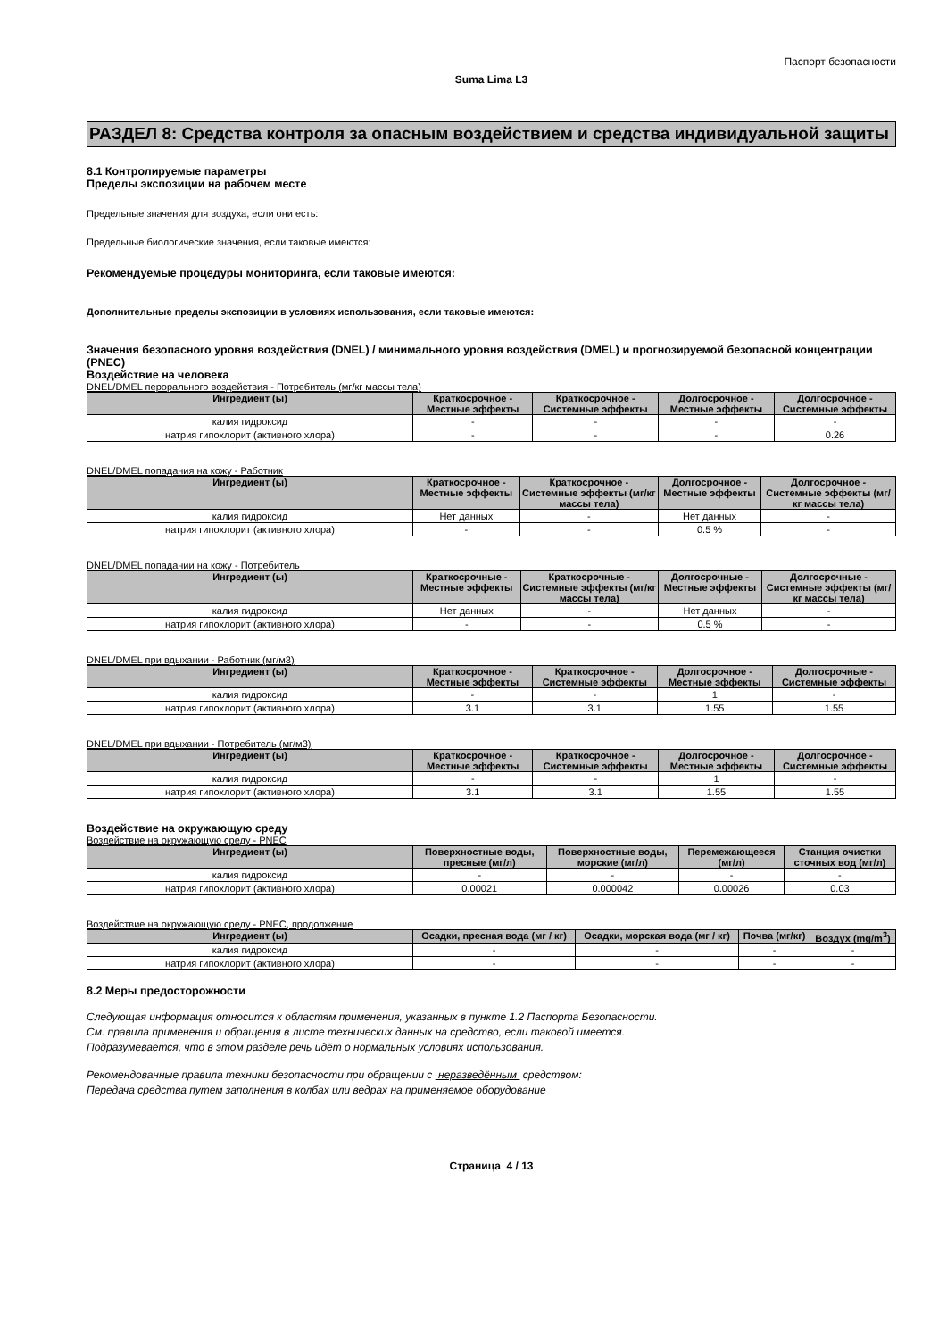Паспорт безопасности
Suma Lima L3
РАЗДЕЛ 8: Средства контроля за опасным воздействием и средства индивидуальной защиты
8.1 Контролируемые параметры
Пределы экспозиции на рабочем месте
Предельные значения для воздуха, если они есть:
Предельные биологические значения, если таковые имеются:
Рекомендуемые процедуры мониторинга, если таковые имеются:
Дополнительные пределы экспозиции в условиях использования, если таковые имеются:
Значения безопасного уровня воздействия (DNEL) / минимального уровня воздействия (DMEL) и прогнозируемой безопасной концентрации (PNEC)
Воздействие на человека
DNEL/DMEL перорального воздействия - Потребитель (мг/кг массы тела)
| Ингредиент (ы) | Краткосрочное - Местные эффекты | Краткосрочное - Системные эффекты | Долгосрочное - Местные эффекты | Долгосрочное - Системные эффекты |
| --- | --- | --- | --- | --- |
| калия гидроксид | - | - | - | - |
| натрия гипохлорит (активного хлора) | - | - | - | 0.26 |
DNEL/DMEL попадания на кожу - Работник
| Ингредиент (ы) | Краткосрочное - Местные эффекты | Краткосрочное - Системные эффекты (мг/кг массы тела) | Долгосрочное - Местные эффекты | Долгосрочное - Системные эффекты (мг/кг массы тела) |
| --- | --- | --- | --- | --- |
| калия гидроксид | Нет данных | - | Нет данных | - |
| натрия гипохлорит (активного хлора) | - | - | 0.5 % | - |
DNEL/DMEL попадании на кожу - Потребитель
| Ингредиент (ы) | Краткосрочные - Местные эффекты | Краткосрочные - Системные эффекты (мг/кг массы тела) | Долгосрочные - Местные эффекты | Долгосрочные - Системные эффекты (мг/кг массы тела) |
| --- | --- | --- | --- | --- |
| калия гидроксид | Нет данных | - | Нет данных | - |
| натрия гипохлорит (активного хлора) | - | - | 0.5 % | - |
DNEL/DMEL при вдыхании - Работник (мг/м3)
| Ингредиент (ы) | Краткосрочное - Местные эффекты | Краткосрочное - Системные эффекты | Долгосрочное - Местные эффекты | Долгосрочные - Системные эффекты |
| --- | --- | --- | --- | --- |
| калия гидроксид | - | - | 1 | - |
| натрия гипохлорит (активного хлора) | 3.1 | 3.1 | 1.55 | 1.55 |
DNEL/DMEL при вдыхании - Потребитель (мг/м3)
| Ингредиент (ы) | Краткосрочное - Местные эффекты | Краткосрочное - Системные эффекты | Долгосрочное - Местные эффекты | Долгосрочное - Системные эффекты |
| --- | --- | --- | --- | --- |
| калия гидроксид | - | - | 1 | - |
| натрия гипохлорит (активного хлора) | 3.1 | 3.1 | 1.55 | 1.55 |
Воздействие на окружающую среду
Воздействие на окружающую среду - PNEC
| Ингредиент (ы) | Поверхностные воды, пресные (мг/л) | Поверхностные воды, морские (мг/л) | Перемежающееся (мг/л) | Станция очистки сточных вод (мг/л) |
| --- | --- | --- | --- | --- |
| калия гидроксид | - | - | - | - |
| натрия гипохлорит (активного хлора) | 0.00021 | 0.000042 | 0.00026 | 0.03 |
Воздействие на окружающую среду - PNEC, продолжение
| Ингредиент (ы) | Осадки, пресная вода (мг / кг) | Осадки, морская вода (мг / кг) | Почва (мг/кг) | Воздух (mg/m<sup>3</sup>) |
| --- | --- | --- | --- | --- |
| калия гидроксид | - | - | - | - |
| натрия гипохлорит (активного хлора) | - | - | - | - |
8.2 Меры предосторожности
Следующая информация относится к областям применения, указанных в пункте 1.2 Паспорта Безопасности.
См. правила применения и обращения в листе технических данных на средство, если таковой имеется.
Подразумевается, что в этом разделе речь идёт о нормальных условиях использования.
Рекомендованные правила техники безопасности при обращении с неразведённым средством:
Передача средства путем заполнения в колбах или ведрах на применяемое оборудование
Страница 4 / 13